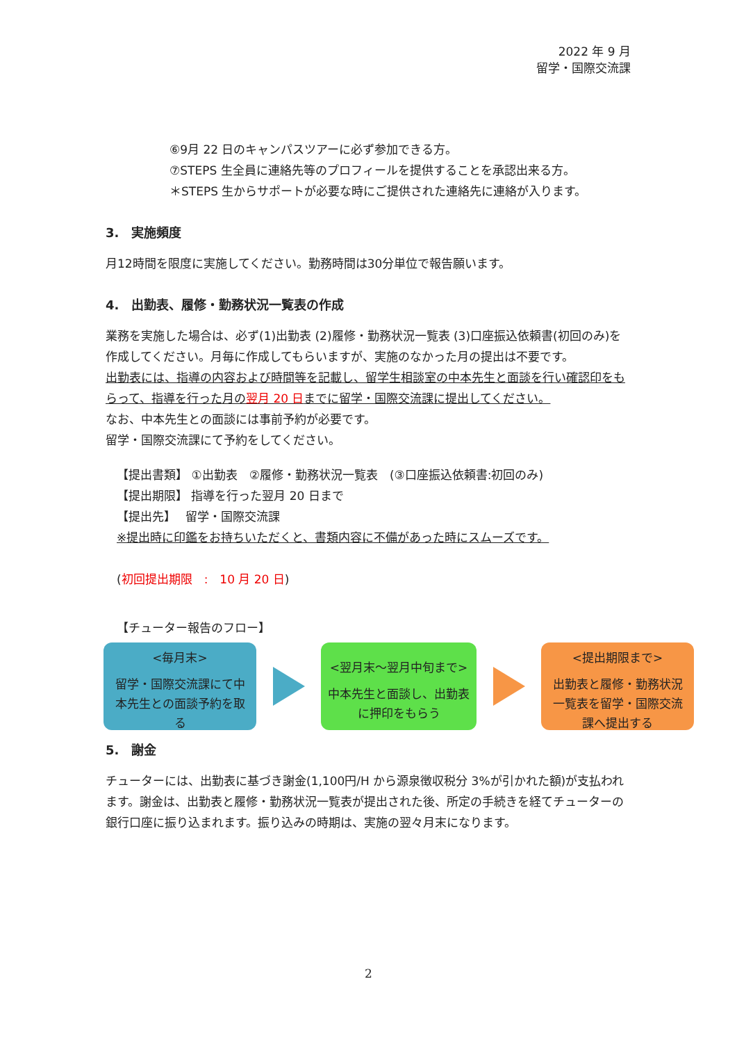2022 年 9 月
留学・国際交流課
⑥9月 22 日のキャンパスツアーに必ず参加できる方。
⑦STEPS 生全員に連絡先等のプロフィールを提供することを承認出来る方。
＊STEPS 生からサポートが必要な時にご提供された連絡先に連絡が入ります。
3.　実施頻度
月12時間を限度に実施してください。勤務時間は30分単位で報告願います。
4.　出勤表、履修・勤務状況一覧表の作成
業務を実施した場合は、必ず(1)出勤表 (2)履修・勤務状況一覧表 (3)口座振込依頼書(初回のみ)を作成してください。月毎に作成してもらいますが、実施のなかった月の提出は不要です。
出勤表には、指導の内容および時間等を記載し、留学生相談室の中本先生と面談を行い確認印をもらって、指導を行った月の翌月 20 日までに留学・国際交流課に提出してください。
なお、中本先生との面談には事前予約が必要です。
留学・国際交流課にて予約をしてください。
【提出書類】 ①出勤表　②履修・勤務状況一覧表　(③口座振込依頼書:初回のみ)
【提出期限】 指導を行った翌月 20 日まで
【提出先】　 留学・国際交流課
※提出時に印鑑をお持ちいただくと、書類内容に不備があった時にスムーズです。
(初回提出期限　:　10 月 20 日)
【チューター報告のフロー】
<毎月末>
留学・国際交流課にて中本先生との面談予約を取る
<翌月末～翌月中旬まで>
中本先生と面談し、出勤表に押印をもらう
<提出期限まで>
出勤表と履修・勤務状況一覧表を留学・国際交流課へ提出する
5.　謝金
チューターには、出勤表に基づき謝金(1,100円/H から源泉徴収税分 3%が引かれた額)が支払われます。謝金は、出勤表と履修・勤務状況一覧表が提出された後、所定の手続きを経てチューターの銀行口座に振り込まれます。振り込みの時期は、実施の翌々月末になります。
2